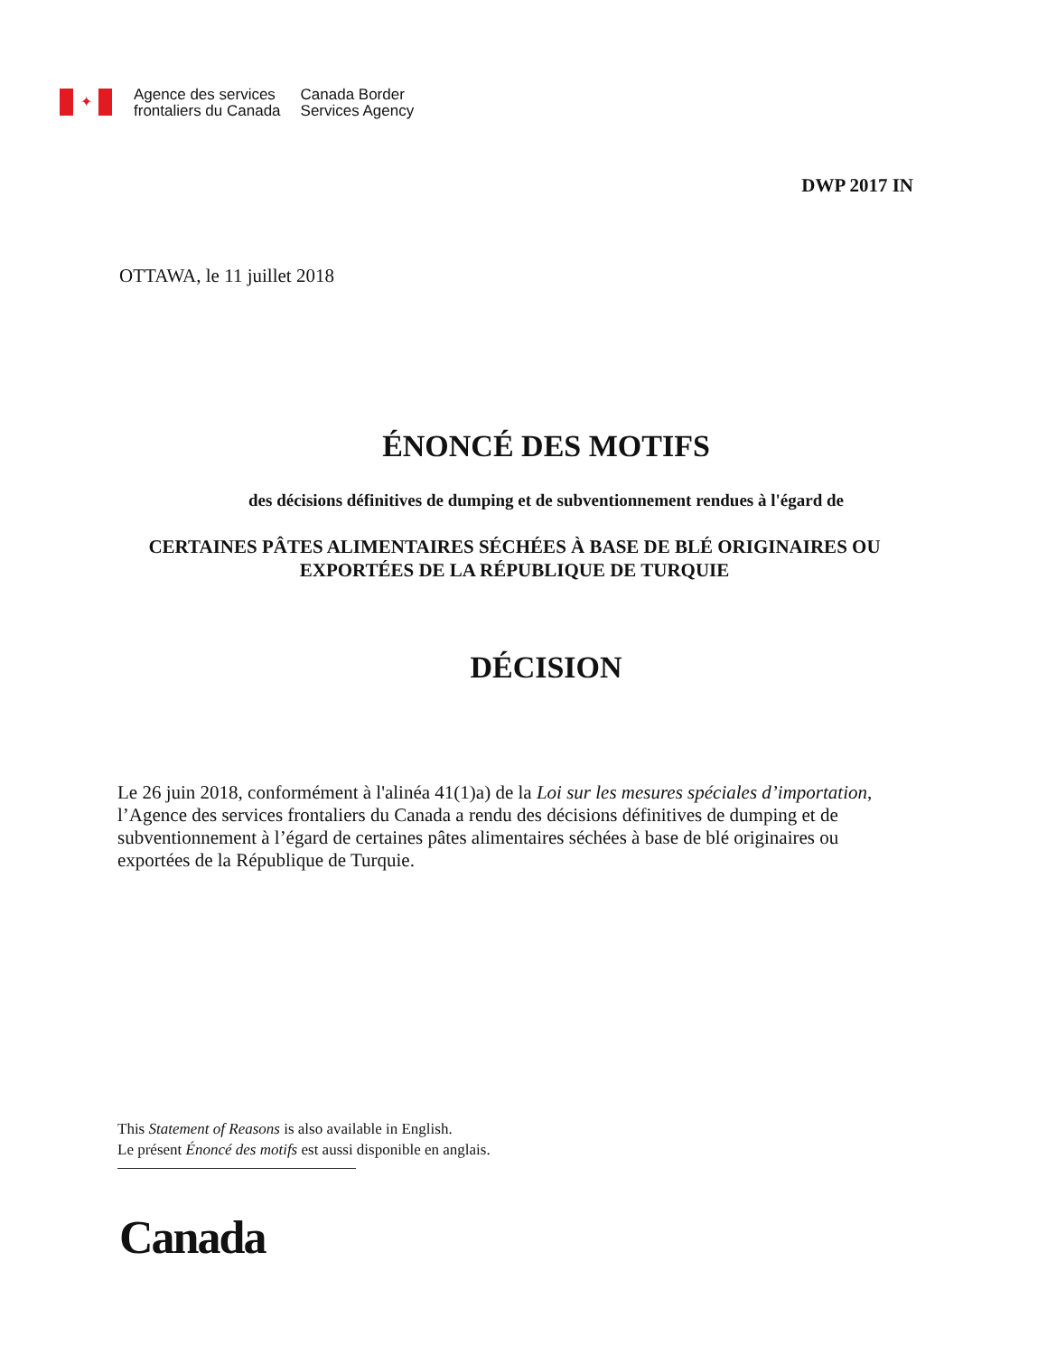✦
Agence des services
frontaliers du Canada
Canada Border
Services Agency
DWP 2017 IN
OTTAWA, le 11 juillet 2018
ÉNONCÉ DES MOTIFS
des décisions définitives de dumping et de subventionnement rendues à l'égard de
CERTAINES PÂTES ALIMENTAIRES SÉCHÉES À BASE DE BLÉ ORIGINAIRES OU EXPORTÉES DE LA RÉPUBLIQUE DE TURQUIE
DÉCISION
Le 26 juin 2018, conformément à l'alinéa 41(1)a) de la Loi sur les mesures spéciales d’importation, l’Agence des services frontaliers du Canada a rendu des décisions définitives de dumping et de subventionnement à l’égard de certaines pâtes alimentaires séchées à base de blé originaires ou exportées de la République de Turquie.
This Statement of Reasons is also available in English.
Le présent Énoncé des motifs est aussi disponible en anglais.
Canada